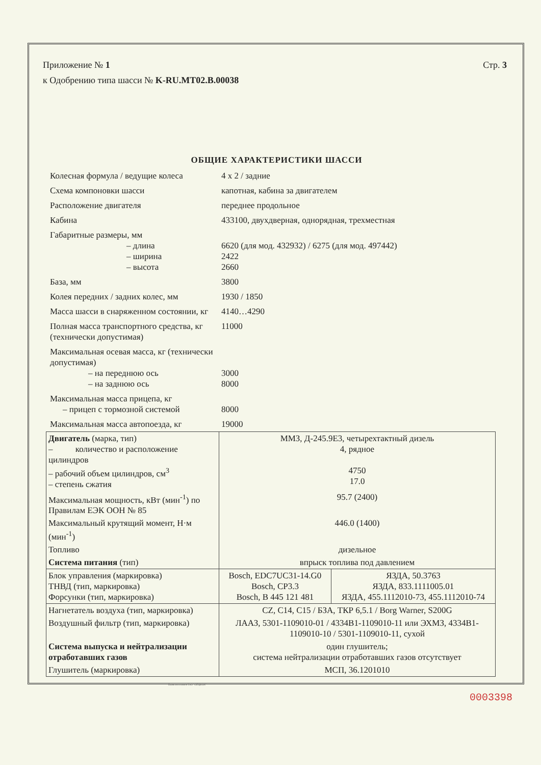Стр. 3 Приложение № 1
к Одобрению типа шасси № K-RU.MT02.B.00038
ОБЩИЕ ХАРАКТЕРИСТИКИ ШАССИ
| Колесная формула / ведущие колеса | 4 x 2 / задние |
| Схема компоновки шасси | капотная, кабина за двигателем |
| Расположение двигателя | переднее продольное |
| Кабина | 433100, двухдверная, однорядная, трехместная |
| Габаритные размеры, мм – длина – ширина – высота | 6620 (для мод. 432932) / 6275 (для мод. 497442) 2422 2660 |
| База, мм | 3800 |
| Колея передних / задних колес, мм | 1930 / 1850 |
| Масса шасси в снаряженном состоянии, кг | 4140…4290 |
| Полная масса транспортного средства, кг (технически допустимая) | 11000 |
| Максимальная осевая масса, кг (технически допустимая) – на переднюю ось – на заднюю ось | 3000 8000 |
| Максимальная масса прицепа, кг – прицеп с тормозной системой | 8000 |
| Максимальная масса автопоезда, кг | 19000 |
| Двигатель (марка, тип) – количество и расположение цилиндров – рабочий объем цилиндров, см<sup>3</sup> – степень сжатия | ММЗ, Д-245.9Е3, четырехтактный дизель 4, рядное 4750 17.0 | |
| Максимальная мощность, кВт (мин<sup>-1</sup>) по Правилам ЕЭК ООН № 85 | 95.7 (2400) | |
| Максимальный крутящий момент, Н·м (мин<sup>-1</sup>) | 446.0 (1400) | |
| Топливо | дизельное | |
| Система питания (тип) | впрыск топлива под давлением | |
| Блок управления (маркировка) ТНВД (тип, маркировка) Форсунки (тип, маркировка) | Bosch, EDC7UC31-14.G0 Bosch, CP3.3 Bosch, B 445 121 481 | ЯЗДА, 50.3763 ЯЗДА, 833.1111005.01 ЯЗДА, 455.1112010-73, 455.1112010-74 |
| Нагнетатель воздуха (тип, маркировка) | CZ, C14, C15 / БЗА, ТКР 6,5.1 / Borg Warner, S200G | |
| Воздушный фильтр (тип, маркировка) | ЛААЗ, 5301-1109010-01 / 4334В1-1109010-11 или ЭХМЗ, 4334В1-1109010-10 / 5301-1109010-11, сухой | |
| Система выпуска и нейтрализации отработавших газов | один глушитель; система нейтрализации отработавших газов отсутствует | |
| Глушитель (маркировка) | МСП, 36.1201010 | |
Бланк изготовлен ЗАО "ОПЦИОН"
0003398